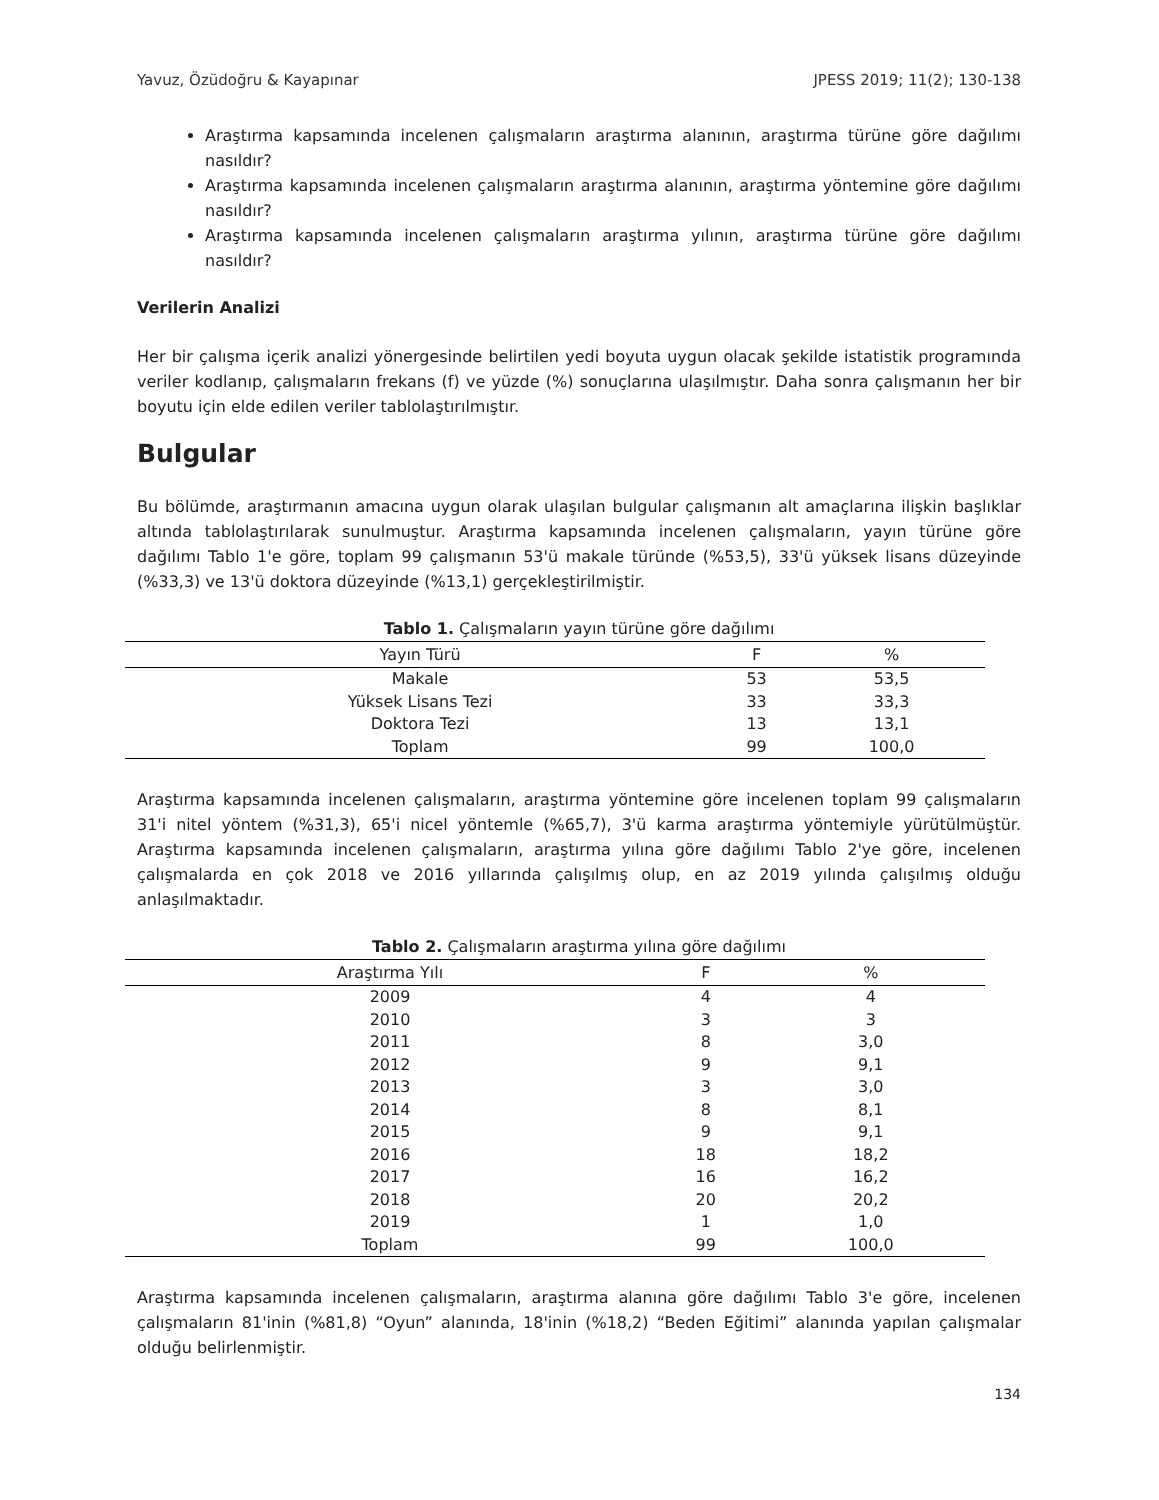Yavuz, Özüdoğru & Kayapınar JPESS 2019; 11(2); 130-138
Araştırma kapsamında incelenen çalışmaların araştırma alanının, araştırma türüne göre dağılımı nasıldır?
Araştırma kapsamında incelenen çalışmaların araştırma alanının, araştırma yöntemine göre dağılımı nasıldır?
Araştırma kapsamında incelenen çalışmaların araştırma yılının, araştırma türüne göre dağılımı nasıldır?
Verilerin Analizi
Her bir çalışma içerik analizi yönergesinde belirtilen yedi boyuta uygun olacak şekilde istatistik programında veriler kodlanıp, çalışmaların frekans (f) ve yüzde (%) sonuçlarına ulaşılmıştır. Daha sonra çalışmanın her bir boyutu için elde edilen veriler tablolaştırılmıştır.
Bulgular
Bu bölümde, araştırmanın amacına uygun olarak ulaşılan bulgular çalışmanın alt amaçlarına ilişkin başlıklar altında tablolaştırılarak sunulmuştur. Araştırma kapsamında incelenen çalışmaların, yayın türüne göre dağılımı Tablo 1'e göre, toplam 99 çalışmanın 53'ü makale türünde (%53,5), 33'ü yüksek lisans düzeyinde (%33,3) ve 13'ü doktora düzeyinde (%13,1) gerçekleştirilmiştir.
Tablo 1. Çalışmaların yayın türüne göre dağılımı
| Yayın Türü | F | % |
| --- | --- | --- |
| Makale | 53 | 53,5 |
| Yüksek Lisans Tezi | 33 | 33,3 |
| Doktora Tezi | 13 | 13,1 |
| Toplam | 99 | 100,0 |
Araştırma kapsamında incelenen çalışmaların, araştırma yöntemine göre incelenen toplam 99 çalışmaların 31'i nitel yöntem (%31,3), 65'i nicel yöntemle (%65,7), 3'ü karma araştırma yöntemiyle yürütülmüştür. Araştırma kapsamında incelenen çalışmaların, araştırma yılına göre dağılımı Tablo 2'ye göre, incelenen çalışmalarda en çok 2018 ve 2016 yıllarında çalışılmış olup, en az 2019 yılında çalışılmış olduğu anlaşılmaktadır.
Tablo 2. Çalışmaların araştırma yılına göre dağılımı
| Araştırma Yılı | F | % |
| --- | --- | --- |
| 2009 | 4 | 4 |
| 2010 | 3 | 3 |
| 2011 | 8 | 3,0 |
| 2012 | 9 | 9,1 |
| 2013 | 3 | 3,0 |
| 2014 | 8 | 8,1 |
| 2015 | 9 | 9,1 |
| 2016 | 18 | 18,2 |
| 2017 | 16 | 16,2 |
| 2018 | 20 | 20,2 |
| 2019 | 1 | 1,0 |
| Toplam | 99 | 100,0 |
Araştırma kapsamında incelenen çalışmaların, araştırma alanına göre dağılımı Tablo 3'e göre, incelenen çalışmaların 81'inin (%81,8) “Oyun” alanında, 18'inin (%18,2) “Beden Eğitimi” alanında yapılan çalışmalar olduğu belirlenmiştir.
134